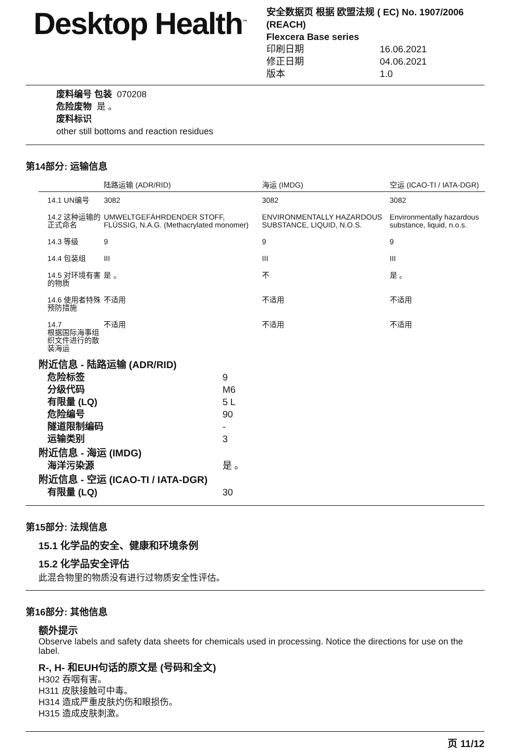Desktop Health<sup>™</sup>
安全数据页 根据 欧盟法规 ( EC) No. 1907/2006 (REACH)
Flexcera Base series
印刷日期 16.06.2021 修正日期 04.06.2021 版本 1.0
废料编号 包装 070208
危险废物 是 。
废料标识
other still bottoms and reaction residues
第14部分: 运输信息
| | 陆路运输 (ADR/RID) | 海运 (IMDG) | 空运 (ICAO-TI / IATA-DGR) |
| --- | --- | --- | --- |
| 14.1 UN编号 | 3082 | 3082 | 3082 |
| 14.2 这种运输的正式命名 | UMWELTGEFÄHRDENDER STOFF, FLÜSSIG, N.A.G. (Methacrylated monomer) | ENVIRONMENTALLY HAZARDOUS SUBSTANCE, LIQUID, N.O.S. | Environmentally hazardous substance, liquid, n.o.s. |
| 14.3 等级 | 9 | 9 | 9 |
| 14.4 包装组 | III | III | III |
| 14.5 对环境有害的物质 | 是 。 | 不 | 是 。 |
| 14.6 使用者特殊预防措施 | 不适用 | 不适用 | 不适用 |
| 14.7 根据国际海事组织文件进行的散装海运 | 不适用 | 不适用 | 不适用 |
附近信息 - 陆路运输 (ADR/RID)
危险标签 9 分级代码 M6 有限量 (LQ) 5 L 危险编号 90 隧道限制编码 - 运输类别 3
附近信息 - 海运 (IMDG)
海洋污染源 是 。
附近信息 - 空运 (ICAO-TI / IATA-DGR)
有限量 (LQ) 30
第15部分: 法规信息
15.1 化学品的安全、健康和环境条例
15.2 化学品安全评估
此混合物里的物质没有进行过物质安全性评估。
第16部分: 其他信息
额外提示
Observe labels and safety data sheets for chemicals used in processing. Notice the directions for use on the label.
R-, H- 和EUH句话的原文是 (号码和全文)
H302 吞咽有害。
H311 皮肤接触可中毒。
H314 造成严重皮肤灼伤和眼损伤。
H315 造成皮肤刺激。
页 11/12